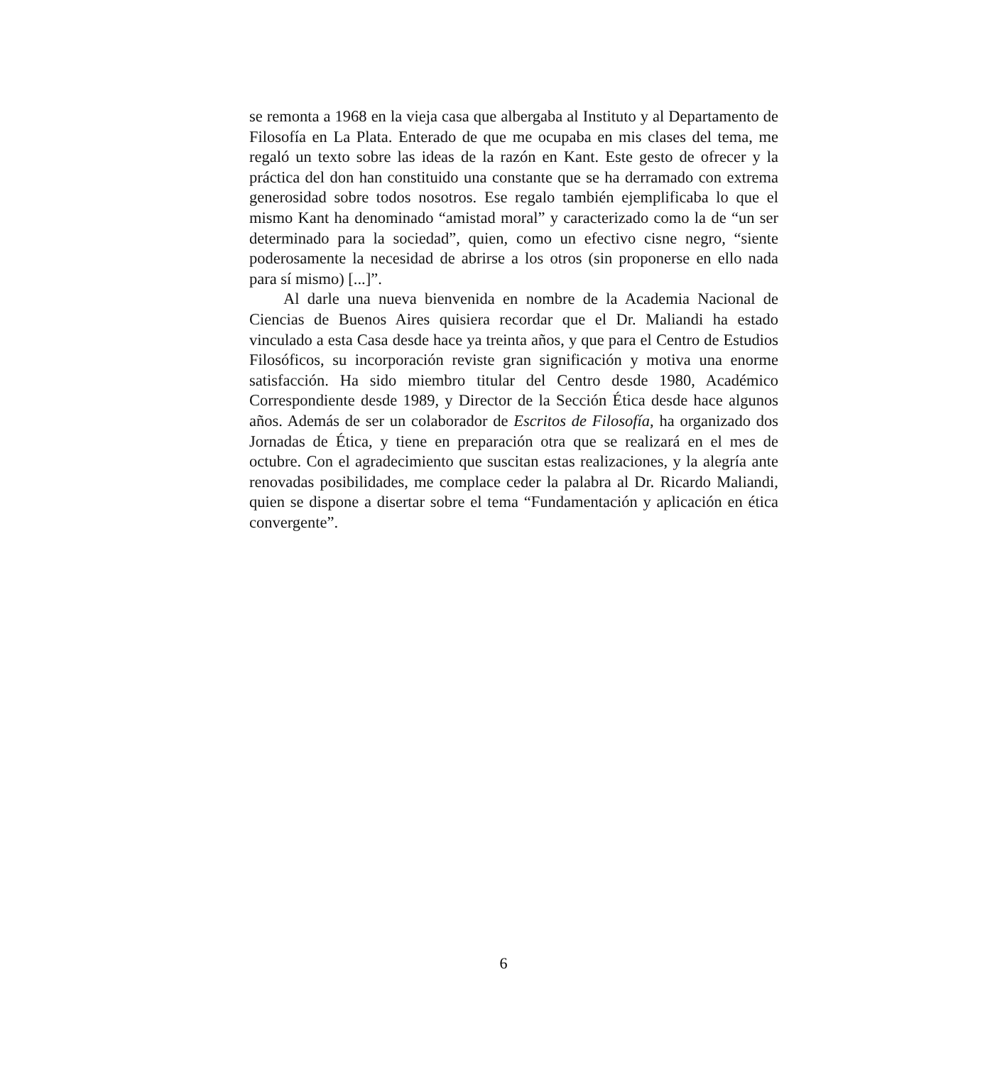se remonta a 1968 en la vieja casa que albergaba al Instituto y al Departamento de Filosofía en La Plata. Enterado de que me ocupaba en mis clases del tema, me regaló un texto sobre las ideas de la razón en Kant. Este gesto de ofrecer y la práctica del don han constituido una constante que se ha derramado con extrema generosidad sobre todos nosotros. Ese regalo también ejemplificaba lo que el mismo Kant ha denominado “amistad moral” y caracterizado como la de “un ser determinado para la sociedad”, quien, como un efectivo cisne negro, “siente poderosamente la necesidad de abrirse a los otros (sin proponerse en ello nada para sí mismo) [...]”.
Al darle una nueva bienvenida en nombre de la Academia Nacional de Ciencias de Buenos Aires quisiera recordar que el Dr. Maliandi ha estado vinculado a esta Casa desde hace ya treinta años, y que para el Centro de Estudios Filosóficos, su incorporación reviste gran significación y motiva una enorme satisfacción. Ha sido miembro titular del Centro desde 1980, Académico Correspondiente desde 1989, y Director de la Sección Ética desde hace algunos años. Además de ser un colaborador de Escritos de Filosofía, ha organizado dos Jornadas de Ética, y tiene en preparación otra que se realizará en el mes de octubre. Con el agradecimiento que suscitan estas realizaciones, y la alegría ante renovadas posibilidades, me complace ceder la palabra al Dr. Ricardo Maliandi, quien se dispone a disertar sobre el tema “Fundamentación y aplicación en ética convergente”.
6